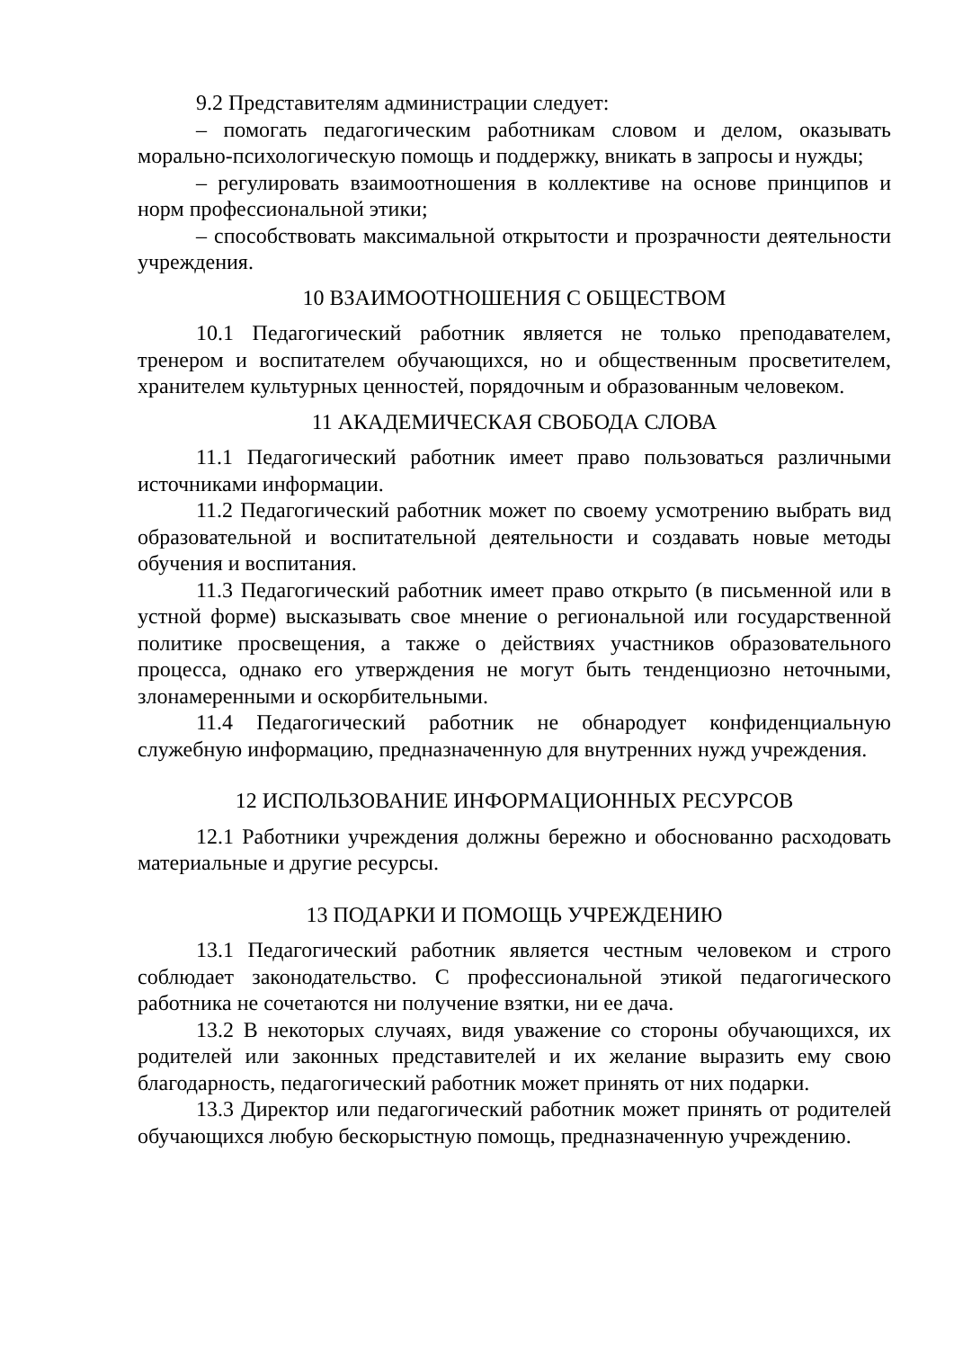9.2 Представителям администрации следует:
– помогать педагогическим работникам словом и делом, оказывать морально-психологическую помощь и поддержку, вникать в запросы и нужды;
– регулировать взаимоотношения в коллективе на основе принципов и норм профессиональной этики;
– способствовать максимальной открытости и прозрачности деятельности учреждения.
10 ВЗАИМООТНОШЕНИЯ С ОБЩЕСТВОМ
10.1 Педагогический работник является не только преподавателем, тренером и воспитателем обучающихся, но и общественным просветителем, хранителем культурных ценностей, порядочным и образованным человеком.
11 АКАДЕМИЧЕСКАЯ СВОБОДА СЛОВА
11.1 Педагогический работник имеет право пользоваться различными источниками информации.
11.2 Педагогический работник может по своему усмотрению выбрать вид образовательной и воспитательной деятельности и создавать новые методы обучения и воспитания.
11.3 Педагогический работник имеет право открыто (в письменной или в устной форме) высказывать свое мнение о региональной или государственной политике просвещения, а также о действиях участников образовательного процесса, однако его утверждения не могут быть тенденциозно неточными, злонамеренными и оскорбительными.
11.4 Педагогический работник не обнародует конфиденциальную служебную информацию, предназначенную для внутренних нужд учреждения.
12 ИСПОЛЬЗОВАНИЕ ИНФОРМАЦИОННЫХ РЕСУРСОВ
12.1 Работники учреждения должны бережно и обоснованно расходовать материальные и другие ресурсы.
13 ПОДАРКИ И ПОМОЩЬ УЧРЕЖДЕНИЮ
13.1 Педагогический работник является честным человеком и строго соблюдает законодательство. С профессиональной этикой педагогического работника не сочетаются ни получение взятки, ни ее дача.
13.2 В некоторых случаях, видя уважение со стороны обучающихся, их родителей или законных представителей и их желание выразить ему свою благодарность, педагогический работник может принять от них подарки.
13.3 Директор или педагогический работник может принять от родителей обучающихся любую бескорыстную помощь, предназначенную учреждению.